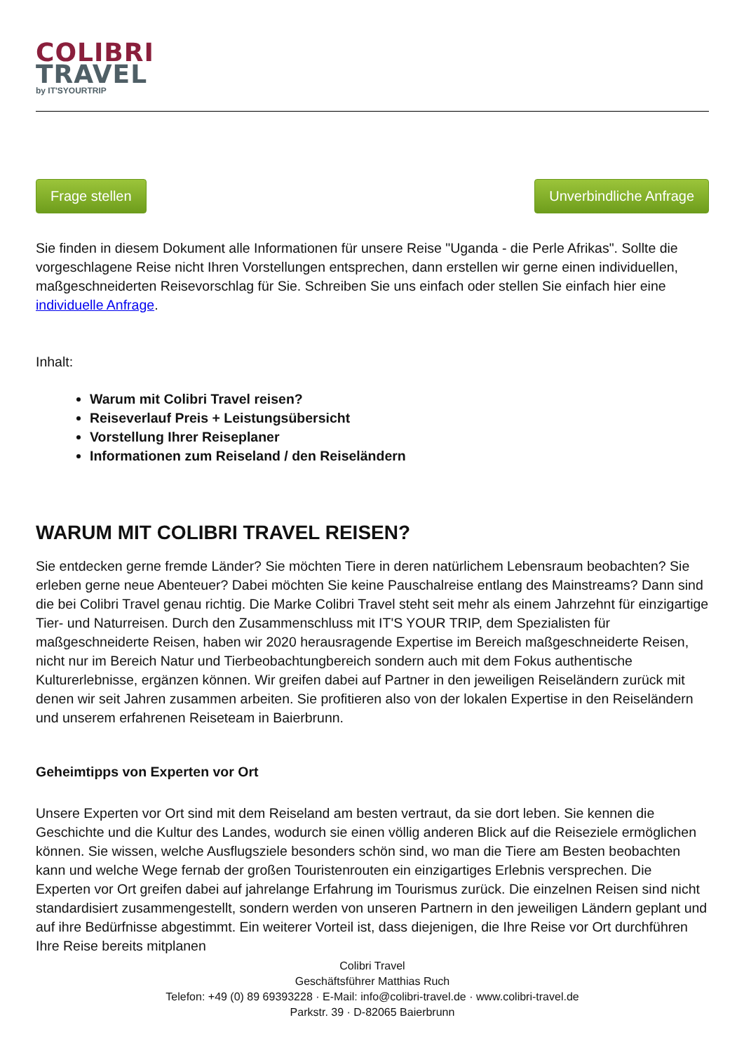COLIBRI
TRAVEL
by IT'SYOURTRIP
Frage stellen Unverbindliche Anfrage
Sie finden in diesem Dokument alle Informationen für unsere Reise "Uganda - die Perle Afrikas". Sollte die vorgeschlagene Reise nicht Ihren Vorstellungen entsprechen, dann erstellen wir gerne einen individuellen, maßgeschneiderten Reisevorschlag für Sie. Schreiben Sie uns einfach oder stellen Sie einfach hier eine individuelle Anfrage.
Inhalt:
Warum mit Colibri Travel reisen?
Reiseverlauf Preis + Leistungsübersicht
Vorstellung Ihrer Reiseplaner
Informationen zum Reiseland / den Reiseländern
WARUM MIT COLIBRI TRAVEL REISEN?
Sie entdecken gerne fremde Länder? Sie möchten Tiere in deren natürlichem Lebensraum beobachten? Sie erleben gerne neue Abenteuer? Dabei möchten Sie keine Pauschalreise entlang des Mainstreams? Dann sind die bei Colibri Travel genau richtig. Die Marke Colibri Travel steht seit mehr als einem Jahrzehnt für einzigartige Tier- und Naturreisen. Durch den Zusammenschluss mit IT'S YOUR TRIP, dem Spezialisten für maßgeschneiderte Reisen, haben wir 2020 herausragende Expertise im Bereich maßgeschneiderte Reisen, nicht nur im Bereich Natur und Tierbeobachtungbereich sondern auch mit dem Fokus authentische Kulturerlebnisse, ergänzen können. Wir greifen dabei auf Partner in den jeweiligen Reiseländern zurück mit denen wir seit Jahren zusammen arbeiten. Sie profitieren also von der lokalen Expertise in den Reiseländern und unserem erfahrenen Reiseteam in Baierbrunn.
Geheimtipps von Experten vor Ort
Unsere Experten vor Ort sind mit dem Reiseland am besten vertraut, da sie dort leben. Sie kennen die Geschichte und die Kultur des Landes, wodurch sie einen völlig anderen Blick auf die Reiseziele ermöglichen können. Sie wissen, welche Ausflugsziele besonders schön sind, wo man die Tiere am Besten beobachten kann und welche Wege fernab der großen Touristenrouten ein einzigartiges Erlebnis versprechen. Die Experten vor Ort greifen dabei auf jahrelange Erfahrung im Tourismus zurück. Die einzelnen Reisen sind nicht standardisiert zusammengestellt, sondern werden von unseren Partnern in den jeweiligen Ländern geplant und auf ihre Bedürfnisse abgestimmt. Ein weiterer Vorteil ist, dass diejenigen, die Ihre Reise vor Ort durchführen Ihre Reise bereits mitplanen
Colibri Travel
Geschäftsführer Matthias Ruch
Telefon: +49 (0) 89 69393228 · E-Mail: info@colibri-travel.de · www.colibri-travel.de
Parkstr. 39 · D-82065 Baierbrunn